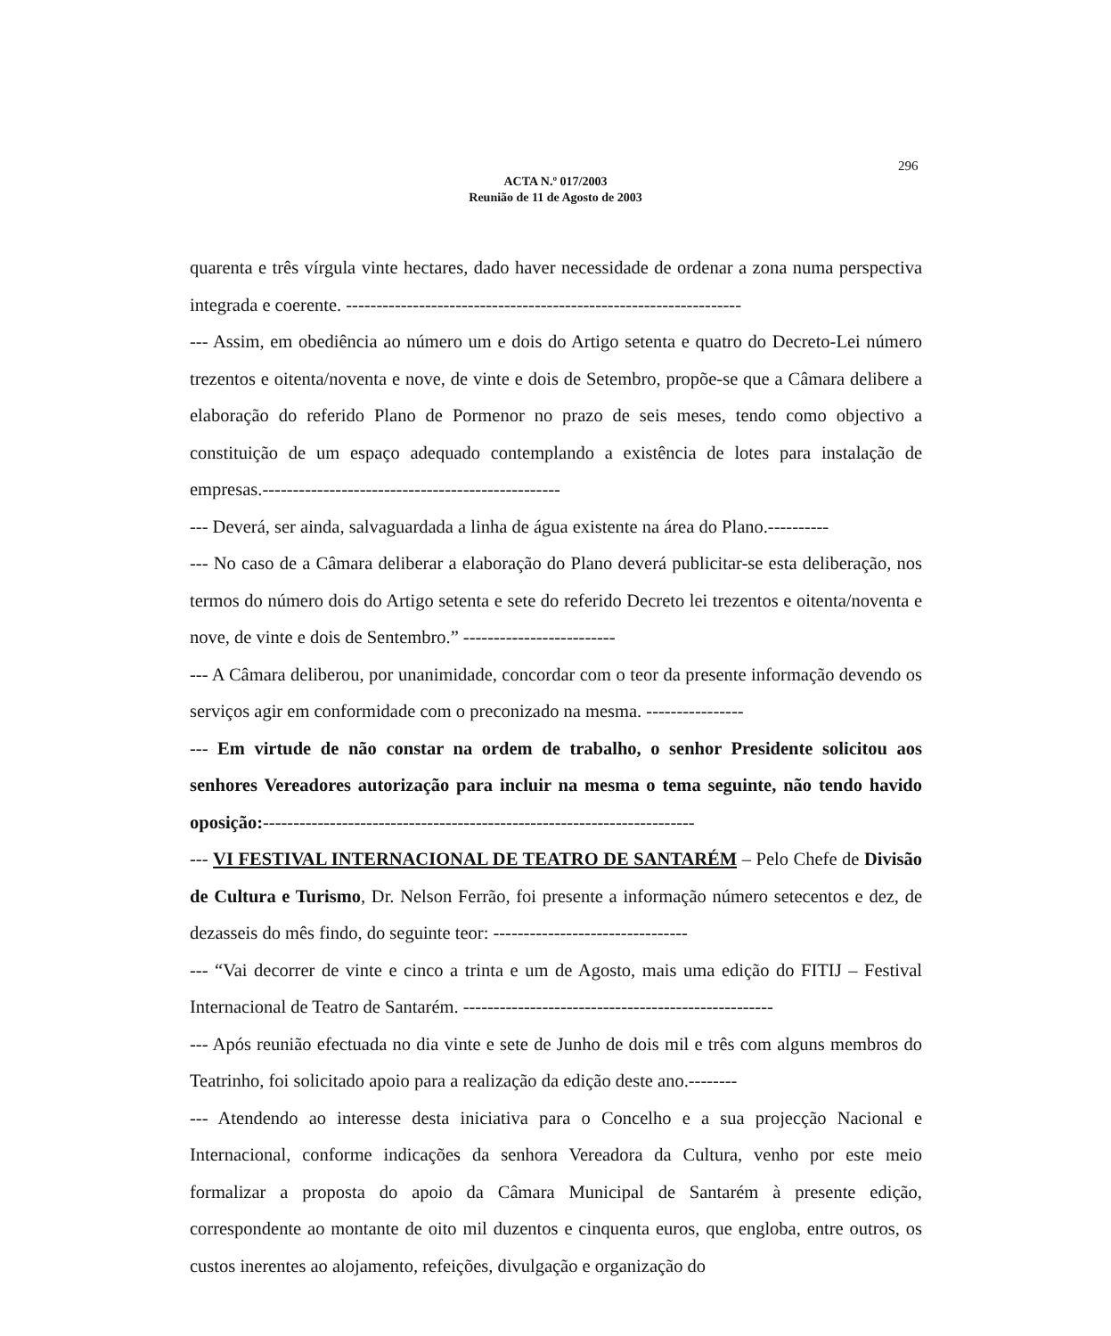296
ACTA N.º 017/2003
Reunião de 11 de Agosto de 2003
quarenta e três vírgula vinte hectares, dado haver necessidade de ordenar a zona numa perspectiva integrada e coerente. -----------------------------------------------------------------
--- Assim, em obediência ao número um e dois do Artigo setenta e quatro do Decreto-Lei número trezentos e oitenta/noventa e nove, de vinte e dois de Setembro, propõe-se que a Câmara delibere a elaboração do referido Plano de Pormenor no prazo de seis meses, tendo como objectivo a constituição de um espaço adequado contemplando a existência de lotes para instalação de empresas.-------------------------------------------------
--- Deverá, ser ainda, salvaguardada a linha de água existente na área do Plano.----------
--- No caso de a Câmara deliberar a elaboração do Plano deverá publicitar-se esta deliberação, nos termos do número dois do Artigo setenta e sete do referido Decreto lei trezentos e oitenta/noventa e nove, de vinte e dois de Sentembro.” -------------------------
--- A Câmara deliberou, por unanimidade, concordar com o teor da presente informação devendo os serviços agir em conformidade com o preconizado na mesma. ----------------
--- Em virtude de não constar na ordem de trabalho, o senhor Presidente solicitou aos senhores Vereadores autorização para incluir na mesma o tema seguinte, não tendo havido oposição:-----------------------------------------------------------------------
--- VI FESTIVAL INTERNACIONAL DE TEATRO DE SANTARÉM – Pelo Chefe de Divisão de Cultura e Turismo, Dr. Nelson Ferrão, foi presente a informação número setecentos e dez, de dezasseis do mês findo, do seguinte teor: --------------------------------
--- “Vai decorrer de vinte e cinco a trinta e um de Agosto, mais uma edição do FITIJ – Festival Internacional de Teatro de Santarém. ---------------------------------------------------
--- Após reunião efectuada no dia vinte e sete de Junho de dois mil e três com alguns membros do Teatrinho, foi solicitado apoio para a realização da edição deste ano.--------
--- Atendendo ao interesse desta iniciativa para o Concelho e a sua projecção Nacional e Internacional, conforme indicações da senhora Vereadora da Cultura, venho por este meio formalizar a proposta do apoio da Câmara Municipal de Santarém à presente edição, correspondente ao montante de oito mil duzentos e cinquenta euros, que engloba, entre outros, os custos inerentes ao alojamento, refeições, divulgação e organização do